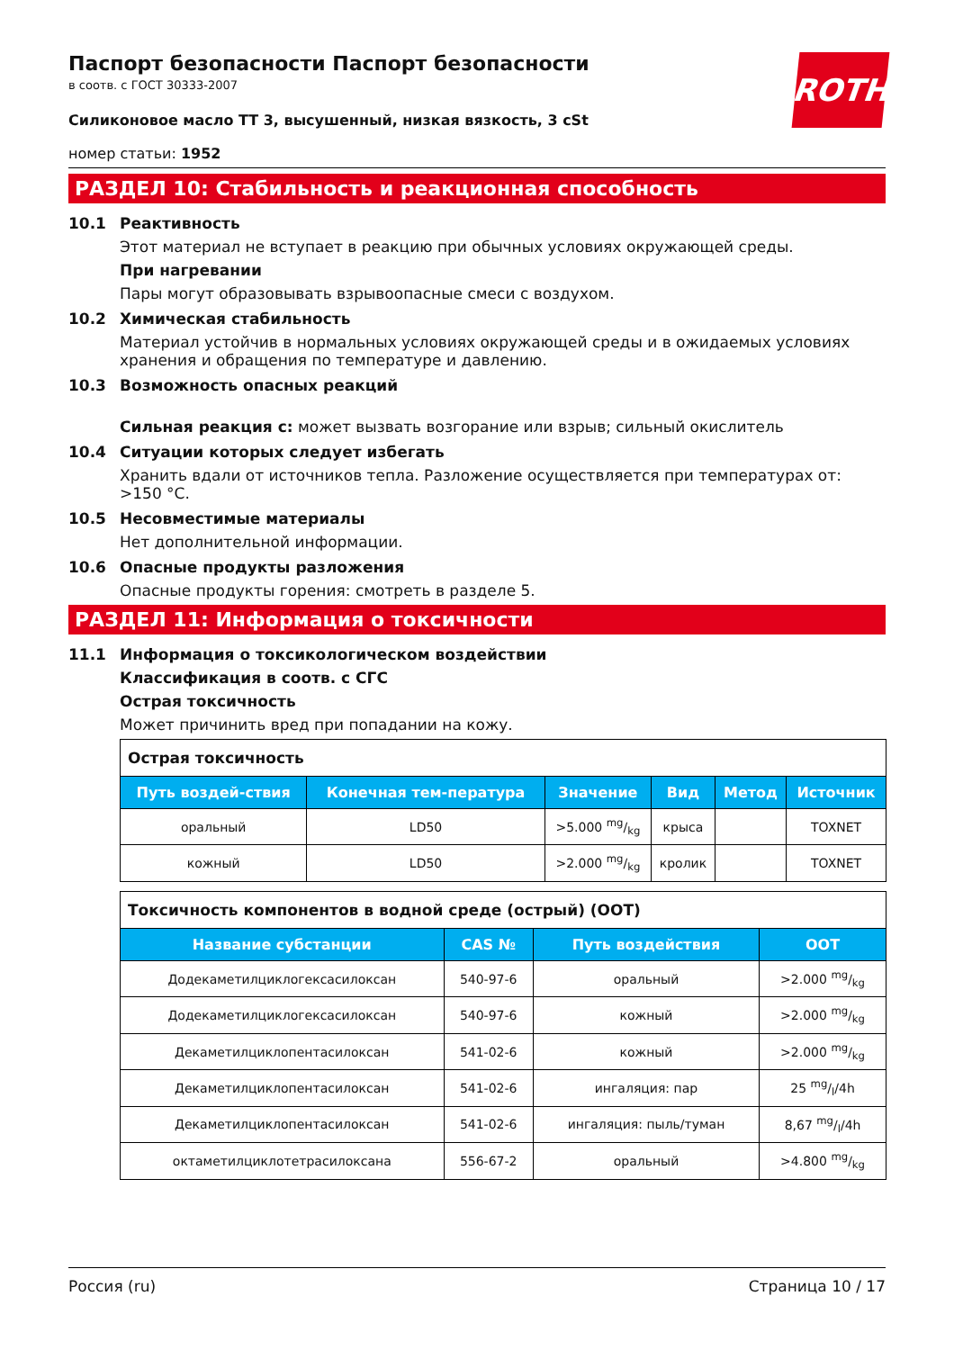Паспорт безопасности Паспорт безопасности
в соотв. с ГОСТ 30333-2007
ROTH
Силиконовое масло TT 3, высушенный, низкая вязкость, 3 cSt
номер статьи: 1952
РАЗДЕЛ 10: Стабильность и реакционная способность
10.1 Реактивность
Этот материал не вступает в реакцию при обычных условиях окружающей среды.
При нагревании
Пары могут образовывать взрывоопасные смеси с воздухом.
10.2 Химическая стабильность
Материал устойчив в нормальных условиях окружающей среды и в ожидаемых условиях хранения и обращения по температуре и давлению.
10.3 Возможность опасных реакций
Сильная реакция с: может вызвать возгорание или взрыв; сильный окислитель
10.4 Ситуации которых следует избегать
Хранить вдали от источников тепла. Разложение осуществляется при температурах от: >150 °C.
10.5 Несовместимые материалы
Нет дополнительной информации.
10.6 Опасные продукты разложения
Опасные продукты горения: смотреть в разделе 5.
РАЗДЕЛ 11: Информация о токсичности
11.1 Информация о токсикологическом воздействии
Классификация в соотв. с СГС
Острая токсичность
Может причинить вред при попадании на кожу.
| Острая токсичность | | | | | |
| Путь воздей-ствия | Конечная тем-пература | Значение | Вид | Метод | Источник |
| оральный | LD50 | >5.000 mg/kg | крыса | | TOXNET |
| кожный | LD50 | >2.000 mg/kg | кролик | | TOXNET |
| Токсичность компонентов в водной среде (острый) (ООТ) | | | |
| Название субстанции | CAS № | Путь воздействия | ООТ |
| Додекаметилциклогексасилоксан | 540-97-6 | оральный | >2.000 mg/kg |
| Додекаметилциклогексасилоксан | 540-97-6 | кожный | >2.000 mg/kg |
| Декаметилциклопентасилоксан | 541-02-6 | кожный | >2.000 mg/kg |
| Декаметилциклопентасилоксан | 541-02-6 | ингаляция: пар | 25 mg/l/4h |
| Декаметилциклопентасилоксан | 541-02-6 | ингаляция: пыль/туман | 8,67 mg/l/4h |
| октаметилциклотетрасилоксана | 556-67-2 | оральный | >4.800 mg/kg |
Россия (ru) Страница 10 / 17